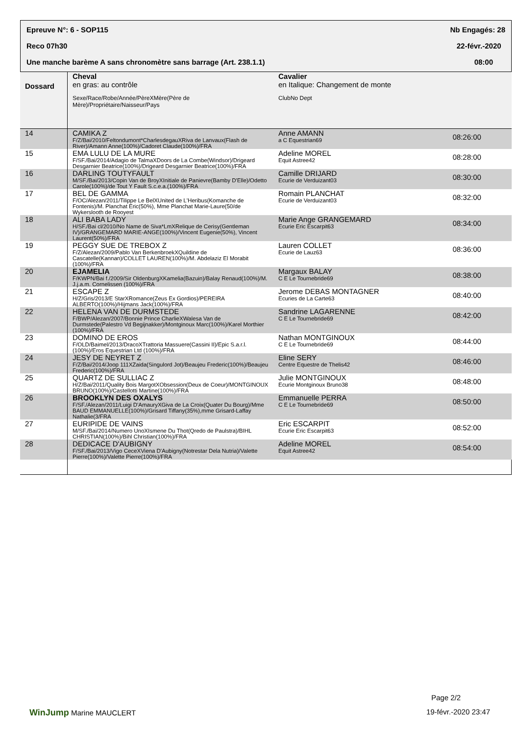Epreuve N°: 6 - SOP115 Nb Engagés: 28
Reco 07h30 22-févr.-2020
Une manche barème A sans chronomètre sans barrage (Art. 238.1.1) 08:00
| Dossard | Cheval en gras: au contrôle Sexe/Race/Robe/Année/PèreXMère(Père de Mère)/Propriétaire/Naisseur/Pays | Cavalier en Italique: Changement de monte ClubNo Dept | |
| --- | --- | --- | --- |
| 14 | CAMIKA Z F/Z/Bai/2010/Feltondumont*CharlesdegauXRiva de Lanvaux(Flash de River)/Amann Anne(100%)/Cadoret Claude(100%)/FRA | Anne AMANN a C Equestrian69 | 08:26:00 |
| 15 | EMA LULU DE LA MURE F/SF./Bai/2014/Adagio de TalmaXDoors de La Combe(Windsor)/Drigeard Desgarnier Beatrice(100%)/Drigeard Desgarnier Beatrice(100%)/FRA | Adeline MOREL Equit Astree42 | 08:28:00 |
| 16 | DARLING TOUTYFAULT M/SF./Bai/2013/Copin Van de BroyXInitiale de Panievre(Bamby D'Elle)/Odetto Carole(100%)/de Tout Y Fault S.c.e.a.(100%)/FRA | Camille DRIJARD Ecurie de Verduizant03 | 08:30:00 |
| 17 | BEL DE GAMMA F/OC/Alezan/2011/Tilippe Le BelXUnited de L'Heribus(Komanche de Fontenis)/M. Planchat Eric(50%), Mme Planchat Marie-Laure(50/de Wykerslooth de Rooyest | Romain PLANCHAT Ecurie de Verduizant03 | 08:32:00 |
| 18 | ALI BABA LADY H/SF./Bai cl/2010/No Name de Siva*LmXRelique de Cerisy(Gentleman IV)/GRANGEMARD MARIE-ANGE(100%)/Vincent Eugenie(50%), Vincent Laurent(50%)/FRA | Marie Ange GRANGEMARD Ecurie Eric Escarpit63 | 08:34:00 |
| 19 | PEGGY SUE DE TREBOX Z F/Z/Alezan/2009/Pablo Van BerkenbroekXQuildine de Cascatelle(Kannan)/COLLET LAUREN(100%)/M. Abdelaziz El Morabit (100%)/FRA | Lauren COLLET Ecurie de Lauz63 | 08:36:00 |
| 20 | EJAMELIA F/KWPN/Bai f./2009/Sir OldenburgXKamelia(Bazuin)/Balay Renaud(100%)/M. J.j.a.m. Cornelissen (100%)/FRA | Margaux BALAY C E Le Tournebride69 | 08:38:00 |
| 21 | ESCAPE Z H/Z/Gris/2013/E StarXRomance(Zeus Ex Gordios)/PEREIRA ALBERTO(100%)/Hijmans Jack(100%)/FRA | Jerome DEBAS MONTAGNER Ecuries de La Carte63 | 08:40:00 |
| 22 | HELENA VAN DE DURMSTEDE F/BWP/Alezan/2007/Bonnie Prince CharlieXWalesa Van de Durmstede(Palestro Vd Begijnakker)/Montginoux Marc(100%)/Karel Morthier (100%)/FRA | Sandrine LAGARENNE C E Le Tournebride69 | 08:42:00 |
| 23 | DOMINO DE EROS F/OLD/Baimel/2013/DracoXTrattoria Massuere(Cassini II)/Epic S.a.r.l.(100%)/Eros Equestrian Ltd (100%)/FRA | Nathan MONTGINOUX C E Le Tournebride69 | 08:44:00 |
| 24 | JESY DE NEYRET Z F/Z/Bai/2014/Joop 111XZaida(Singulord Jot)/Beaujeu Frederic(100%)/Beaujeu Frederic(100%)/FRA | Eline SERY Centre Equestre de Thelis42 | 08:46:00 |
| 25 | QUARTZ DE SULLIAC Z H/Z/Bai/2011/Quality Bois MargotXObsession(Deux de Coeur)/MONTGINOUX BRUNO(100%)/Castellotti Martine(100%)/FRA | Julie MONTGINOUX Ecurie Montginoux Bruno38 | 08:48:00 |
| 26 | BROOKLYN DES OXALYS F/SF./Alezan/2011/Luigi D'AmauryXGiva de La Croix(Quater Du Bourg)/Mme BAUD EMMANUELLE(100%)/Grisard Tiffany(35%),mme Grisard-Laffay Nathalie(3/FRA | Emmanuelle PERRA C E Le Tournebride69 | 08:50:00 |
| 27 | EURIPIDE DE VAINS M/SF./Bai/2014/Numero UnoXIsmene Du Thot(Qredo de Paulstra)/BIHL CHRISTIAN(100%)/Bihl Christian(100%)/FRA | Eric ESCARPIT Ecurie Eric Escarpit63 | 08:52:00 |
| 28 | DEDICACE D'AUBIGNY F/SF./Bai/2013/Vigo CeceXViena D'Aubigny(Notrestar Dela Nutria)/Valette Pierre(100%)/Valette Pierre(100%)/FRA | Adeline MOREL Equit Astree42 | 08:54:00 |
Page 2/2
WinJump Marine MAUCLERT 19-févr.-2020 23:47